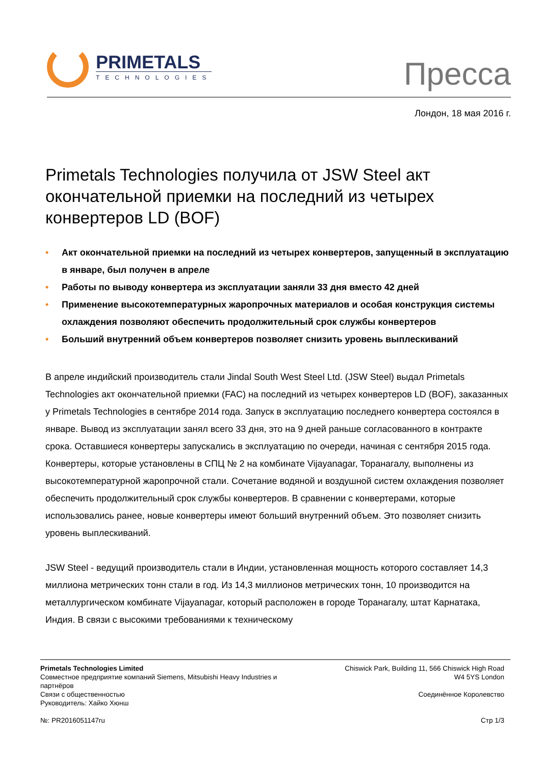PRIMETALS
TECHNOLOGIES
Пресса
Лондон, 18 мая 2016 г.
Primetals Technologies получила от JSW Steel акт окончательной приемки на последний из четырех конвертеров LD (BOF)
• Акт окончательной приемки на последний из четырех конвертеров, запущенный в эксплуатацию в январе, был получен в апреле
• Работы по выводу конвертера из эксплуатации заняли 33 дня вместо 42 дней
• Применение высокотемпературных жаропрочных материалов и особая конструкция системы охлаждения позволяют обеспечить продолжительный срок службы конвертеров
• Больший внутренний объем конвертеров позволяет снизить уровень выплескиваний
В апреле индийский производитель стали Jindal South West Steel Ltd. (JSW Steel) выдал Primetals Technologies акт окончательной приемки (FAC) на последний из четырех конвертеров LD (BOF), заказанных у Primetals Technologies в сентябре 2014 года. Запуск в эксплуатацию последнего конвертера состоялся в январе. Вывод из эксплуатации занял всего 33 дня, это на 9 дней раньше согласованного в контракте срока. Оставшиеся конвертеры запускались в эксплуатацию по очереди, начиная с сентября 2015 года. Конвертеры, которые установлены в СПЦ № 2 на комбинате Vijayanagar, Торанагалу, выполнены из высокотемпературной жаропрочной стали. Сочетание водяной и воздушной систем охлаждения позволяет обеспечить продолжительный срок службы конвертеров. В сравнении с конвертерами, которые использовались ранее, новые конвертеры имеют больший внутренний объем. Это позволяет снизить уровень выплескиваний.
JSW Steel - ведущий производитель стали в Индии, установленная мощность которого составляет 14,3 миллиона метрических тонн стали в год. Из 14,3 миллионов метрических тонн, 10 производится на металлургическом комбинате Vijayanagar, который расположен в городе Торанагалу, штат Карнатака, Индия. В связи с высокими требованиями к техническому
Primetals Technologies Limited
Совместное предприятие компаний Siemens, Mitsubishi Heavy Industries и
партнёров
Связи с общественностью
Руководитель: Хайко Хюнш
№: PR2016051147ru
Chiswick Park, Building 11, 566 Chiswick High Road
W4 5YS London
Соединённое Королевство
Стр 1/3